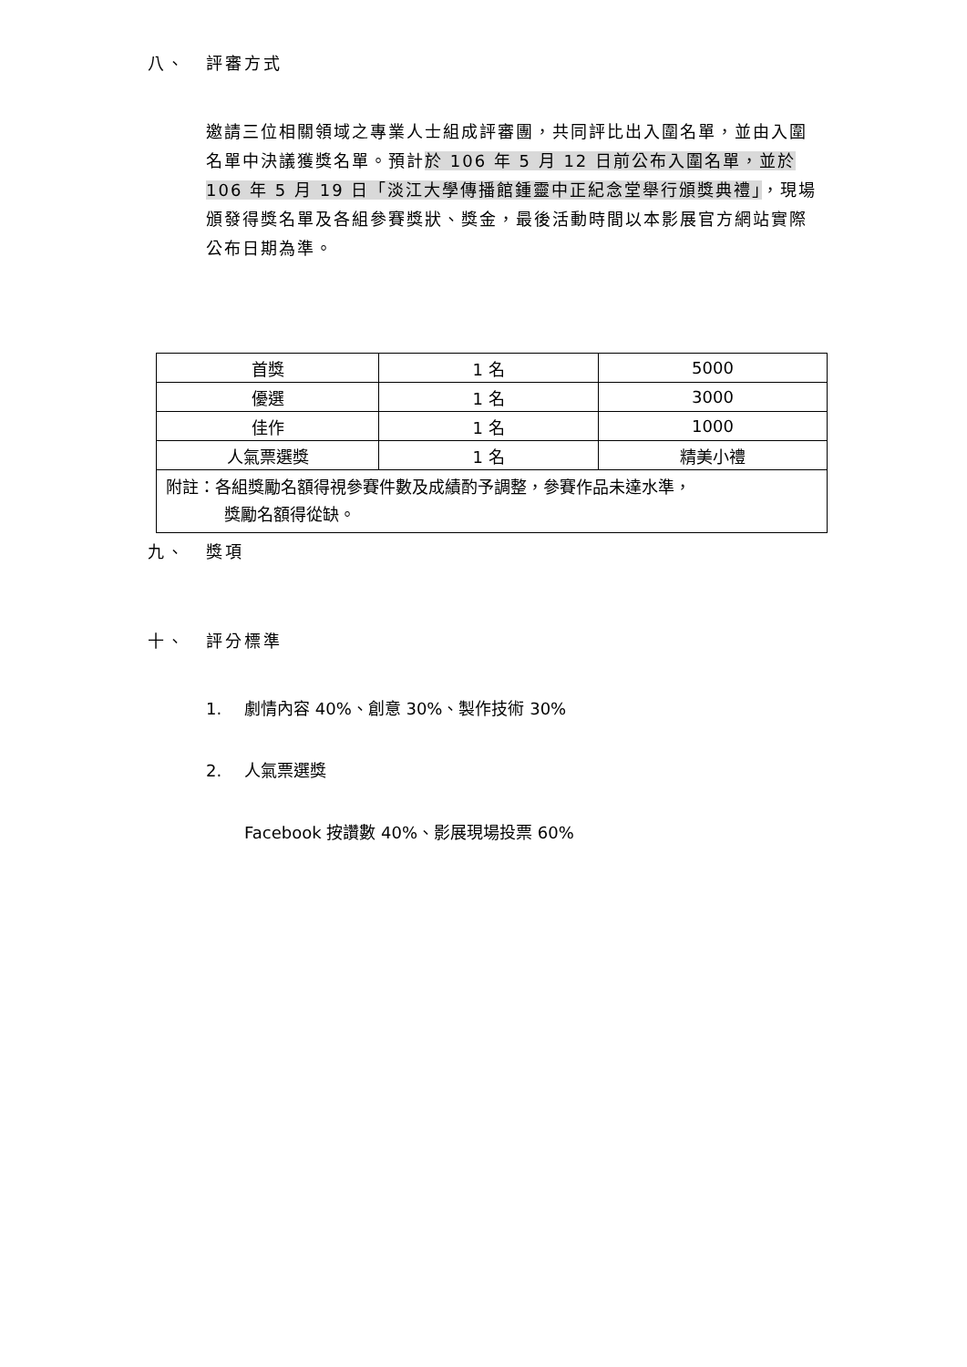八、 評審方式
邀請三位相關領域之專業人士組成評審團，共同評比出入圍名單，並由入圍名單中決議獲獎名單。預計於 106 年 5 月 12 日前公布入圍名單，並於 106 年 5 月 19 日「淡江大學傳播館鍾靈中正紀念堂舉行頒獎典禮」，現場頒發得獎名單及各組參賽獎狀、獎金，最後活動時間以本影展官方網站實際公布日期為準。
| 首獎 | 1 名 | 5000 |
| 優選 | 1 名 | 3000 |
| 佳作 | 1 名 | 1000 |
| 人氣票選獎 | 1 名 | 精美小禮 |
| 附註：各組獎勵名額得視參賽件數及成績酌予調整，參賽作品未達水準， 獎勵名額得從缺。 | | |
九、 獎項
十、 評分標準
1. 劇情內容 40%、創意 30%、製作技術 30%
2. 人氣票選獎
Facebook 按讚數 40%、影展現場投票 60%